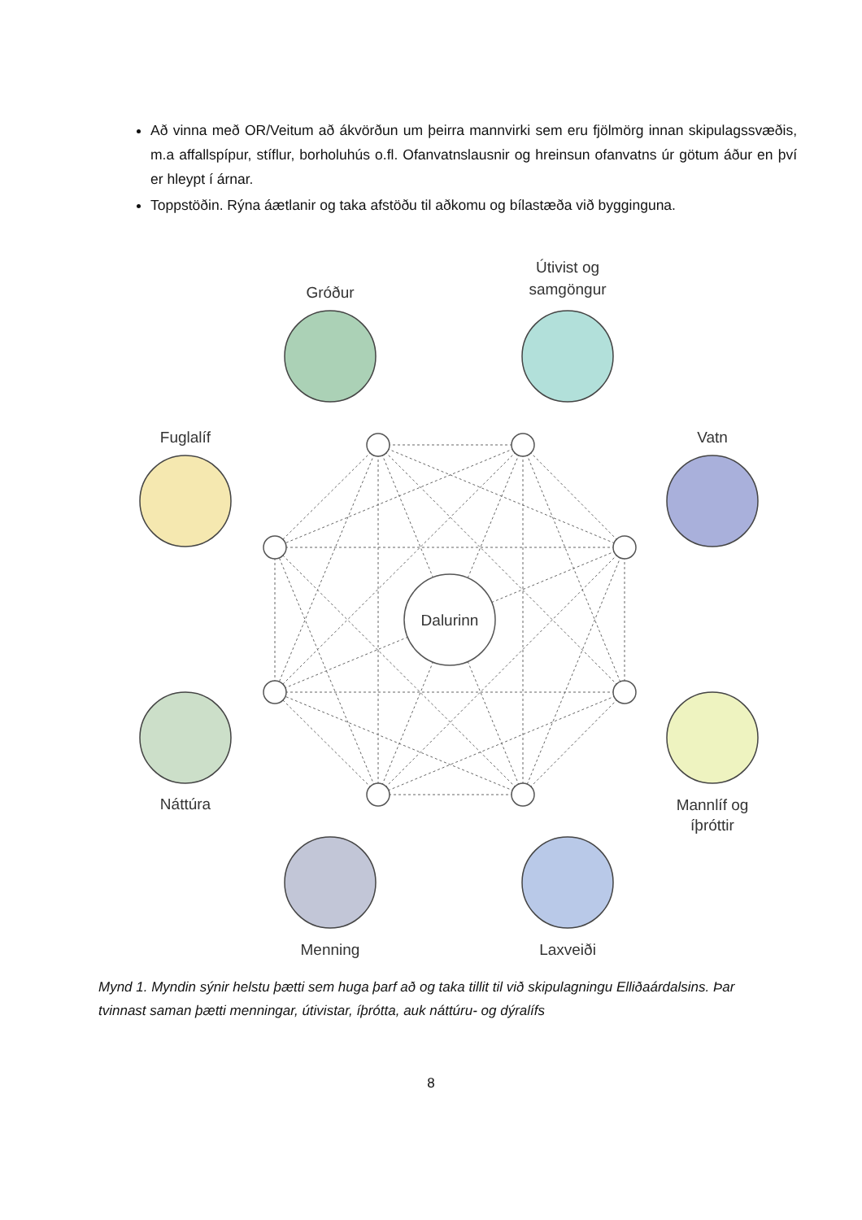Að vinna með OR/Veitum að ákvörðun um þeirra mannvirki sem eru fjölmörg innan skipulagssvæðis, m.a affallspípur, stíflur, borholuhús o.fl. Ofanvatnslausnir og hreinsun ofanvatns úr götum áður en því er hleypt í árnar.
Toppstöðin. Rýna áætlanir og taka afstöðu til aðkomu og bílastæða við bygginguna.
Dalurinn
Gróður
Útivist og
samgöngur
Vatn
Mannlíf og
íþróttir
Laxveiði
Menning
Náttúra
Fuglalíf
Mynd 1. Myndin sýnir helstu þætti sem huga þarf að og taka tillit til við skipulagningu Elliðaárdalsins. Þar tvinnast saman þætti menningar, útivistar, íþrótta, auk náttúru- og dýralífs
8